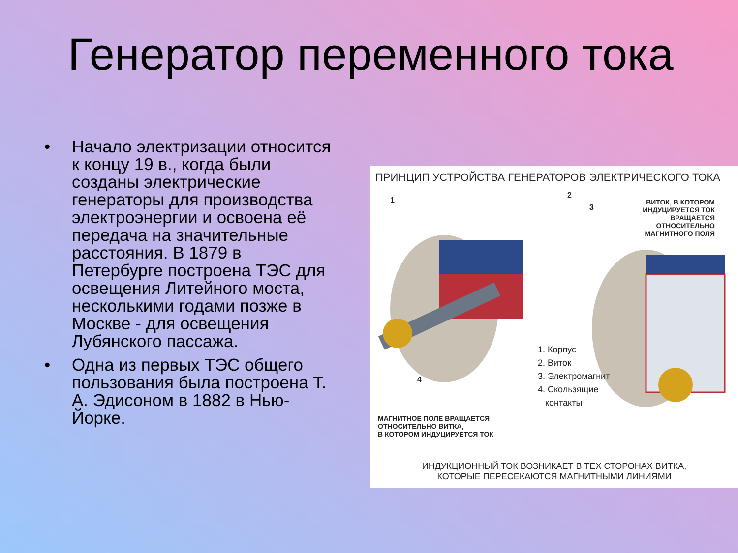Генератор переменного тока
• Начало электризации относится к концу 19 в., когда были созданы электрические генераторы для производства электроэнергии и освоена её передача на значительные расстояния. В 1879 в Петербурге построена ТЭС для освещения Литейного моста, несколькими годами позже в Москве - для освещения Лубянского пассажа.
• Одна из первых ТЭС общего пользования была построена Т. А. Эдисоном в 1882 в Нью-Йорке.
ПРИНЦИП УСТРОЙСТВА ГЕНЕРАТОРОВ ЭЛЕКТРИЧЕСКОГО ТОКА
1
2
3
4
ВИТОК, В КОТОРОМ ИНДУЦИРУЕТСЯ ТОК ВРАЩАЕТСЯ ОТНОСИТЕЛЬНО МАГНИТНОГО ПОЛЯ
1. Корпус
2. Виток
3. Электромагнит
4. Скользящие
контакты
МАГНИТНОЕ ПОЛЕ ВРАЩАЕТСЯ
ОТНОСИТЕЛЬНО ВИТКА,
В КОТОРОМ ИНДУЦИРУЕТСЯ ТОК
ИНДУКЦИОННЫЙ ТОК ВОЗНИКАЕТ В ТЕХ СТОРОНАХ ВИТКА,
КОТОРЫЕ ПЕРЕСЕКАЮТСЯ МАГНИТНЫМИ ЛИНИЯМИ